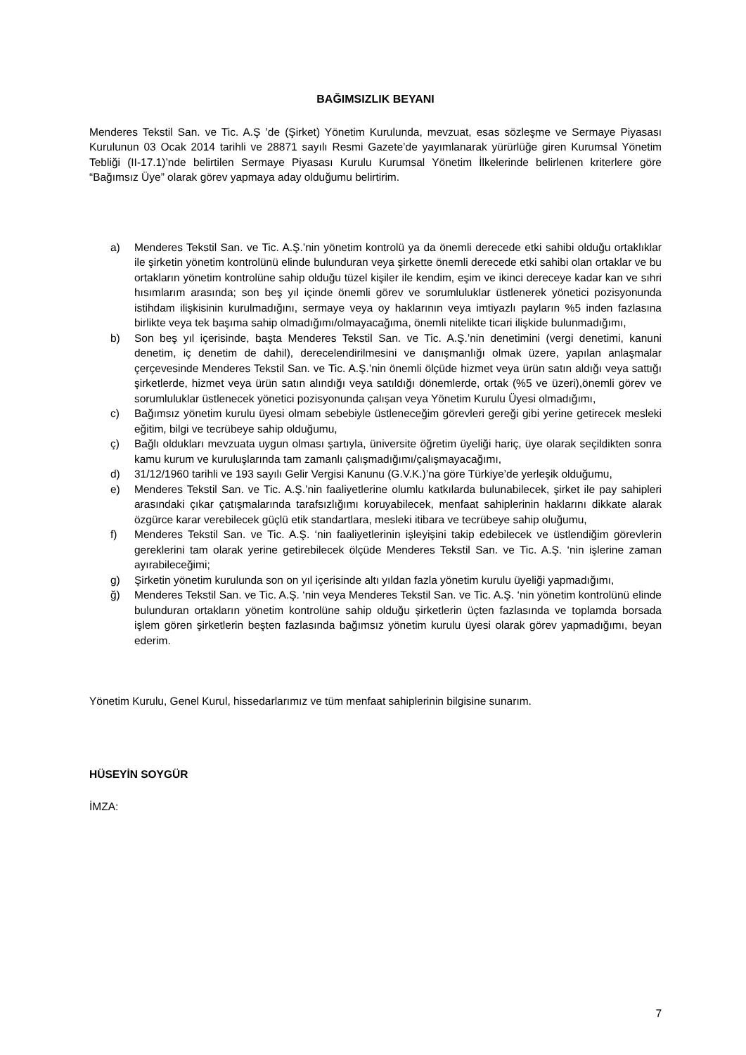BAĞIMSIZLIK BEYANI
Menderes Tekstil San. ve Tic. A.Ş ’de (Şirket) Yönetim Kurulunda, mevzuat, esas sözleşme ve Sermaye Piyasası Kurulunun 03 Ocak 2014 tarihli ve 28871 sayılı Resmi Gazete’de yayımlanarak yürürlüğe giren Kurumsal Yönetim Tebliği (II-17.1)’nde belirtilen Sermaye Piyasası Kurulu Kurumsal Yönetim İlkelerinde belirlenen kriterlere göre “Bağımsız Üye” olarak görev yapmaya aday olduğumu belirtirim.
a) Menderes Tekstil San. ve Tic. A.Ş.’nin yönetim kontrolü ya da önemli derecede etki sahibi olduğu ortaklıklar ile şirketin yönetim kontrolünü elinde bulunduran veya şirkette önemli derecede etki sahibi olan ortaklar ve bu ortakların yönetim kontrolüne sahip olduğu tüzel kişiler ile kendim, eşim ve ikinci dereceye kadar kan ve sıhri hısımlarım arasında; son beş yıl içinde önemli görev ve sorumluluklar üstlenerek yönetici pozisyonunda istihdam ilişkisinin kurulmadığını, sermaye veya oy haklarının veya imtiyazlı payların %5 inden fazlasına birlikte veya tek başıma sahip olmadığımı/olmayacağıma, önemli nitelikte ticari ilişkide bulunmadığımı,
b) Son beş yıl içerisinde, başta Menderes Tekstil San. ve Tic. A.Ş.’nin denetimini (vergi denetimi, kanuni denetim, iç denetim de dahil), derecelendirilmesini ve danışmanlığı olmak üzere, yapılan anlaşmalar çerçevesinde Menderes Tekstil San. ve Tic. A.Ş.’nin önemli ölçüde hizmet veya ürün satın aldığı veya sattığı şirketlerde, hizmet veya ürün satın alındığı veya satıldığı dönemlerde, ortak (%5 ve üzeri),önemli görev ve sorumluluklar üstlenecek yönetici pozisyonunda çalışan veya Yönetim Kurulu Üyesi olmadığımı,
c) Bağımsız yönetim kurulu üyesi olmam sebebiyle üstleneceğim görevleri gereği gibi yerine getirecek mesleki eğitim, bilgi ve tecrübeye sahip olduğumu,
ç) Bağlı oldukları mevzuata uygun olması şartıyla, üniversite öğretim üyeliği hariç, üye olarak seçildikten sonra kamu kurum ve kuruluşlarında tam zamanlı çalışmadığımı/çalışmayacağımı,
d) 31/12/1960 tarihli ve 193 sayılı Gelir Vergisi Kanunu (G.V.K.)’na göre Türkiye’de yerleşik olduğumu,
e) Menderes Tekstil San. ve Tic. A.Ş.’nin faaliyetlerine olumlu katkılarda bulunabilecek, şirket ile pay sahipleri arasındaki çıkar çatışmalarında tarafsızlığımı koruyabilecek, menfaat sahiplerinin haklarını dikkate alarak özgürce karar verebilecek güçlü etik standartlara, mesleki itibara ve tecrübeye sahip oluğumu,
f) Menderes Tekstil San. ve Tic. A.Ş. ‘nin faaliyetlerinin işleyişini takip edebilecek ve üstlendiğim görevlerin gereklerini tam olarak yerine getirebilecek ölçüde Menderes Tekstil San. ve Tic. A.Ş. ‘nin işlerine zaman ayırabileceğimi;
g) Şirketin yönetim kurulunda son on yıl içerisinde altı yıldan fazla yönetim kurulu üyeliği yapmadığımı,
ğ) Menderes Tekstil San. ve Tic. A.Ş. ‘nin veya Menderes Tekstil San. ve Tic. A.Ş. ‘nin yönetim kontrolünü elinde bulunduran ortakların yönetim kontrolüne sahip olduğu şirketlerin üçten fazlasında ve toplamda borsada işlem gören şirketlerin beşten fazlasında bağımsız yönetim kurulu üyesi olarak görev yapmadığımı, beyan ederim.
Yönetim Kurulu, Genel Kurul, hissedarlarımız ve tüm menfaat sahiplerinin bilgisine sunarım.
HÜSEYİN SOYGÜR
İMZA:
7